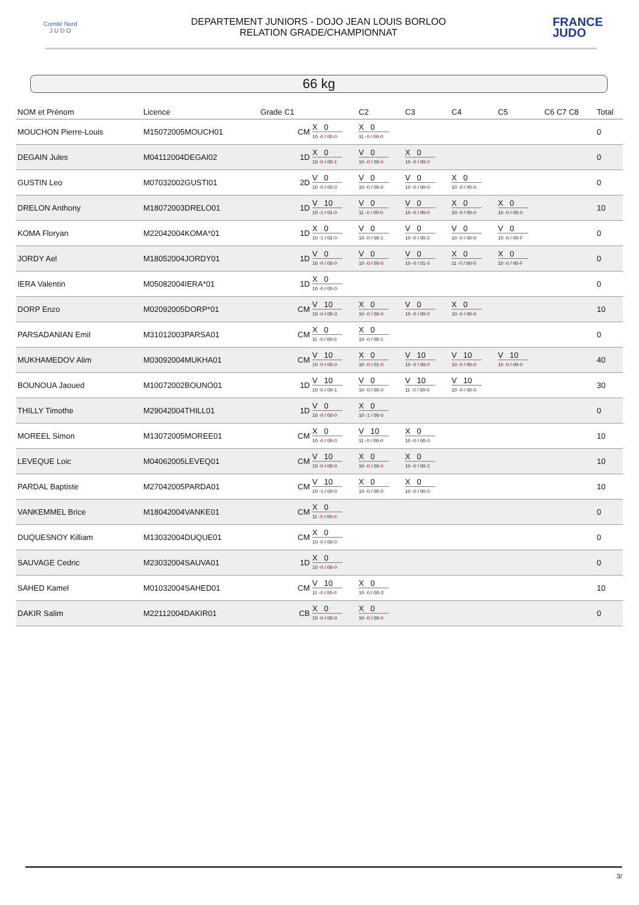Comité Nord
J U D O
DEPARTEMENT JUNIORS - DOJO JEAN LOUIS BORLOO
RELATION GRADE/CHAMPIONNAT
FRANCE
JUDO
66 kg
| NOM et Prénom | Licence | Grade C1 | | C2 | C3 | C4 | C5 | C6 C7 C8 | Total |
| --- | --- | --- | --- | --- | --- | --- | --- | --- | --- |
| MOUCHON Pierre-Louis | M15072005MOUCH01 | CM | X 0 10 -0 / 00- 0 | X 0 11 -0 / 00- 0 | | | | | 0 |
| DEGAIN Jules | M04112004DEGAI02 | 1D | X 0 10 -0 / 00- 1 | V 0 10 -0 / 00- 0 | X 0 10 -0 / 00- 0 | | | | 0 |
| GUSTIN Leo | M07032002GUSTI01 | 2D | V 0 10 -0 / 00- 0 | V 0 10 -0 / 00- 0 | V 0 10 -0 / 00- 0 | X 0 10 -0 / 00- 0 | | | 0 |
| DRELON Anthony | M18072003DRELO01 | 1D | V 10 10 -1 / 01- 0 | V 0 11 -0 / 00- 0 | V 0 10 -0 / 00- 0 | X 0 10 -0 / 00- 0 | X 0 10 -0 / 00- 0 | | 10 |
| KOMA Floryan | M22042004KOMA*01 | 1D | X 0 10 -1 / 01- 0 | V 0 10 -0 / 00- 1 | V 0 10 -0 / 00- 2 | V 0 10 -0 / 00- 0 | V 0 10 -0 / 00- F | | 0 |
| JORDY Ael | M18052004JORDY01 | 1D | V 0 10 -0 / 00- 0 | V 0 10 -0 / 00- 0 | V 0 10 -0 / 01- 0 | X 0 11 -0 / 00- 0 | X 0 10 -0 / 00- F | | 0 |
| IERA Valentin | M05082004IERA*01 | 1D | X 0 10 -0 / 00- 0 | | | | | | 0 |
| DORP Enzo | M02092005DORP*01 | CM | V 10 10 -0 / 00- 3 | X 0 10 -0 / 00- 0 | V 0 10 -0 / 00- 0 | X 0 10 -0 / 00- 0 | | | 10 |
| PARSADANIAN Emil | M31012003PARSA01 | CM | X 0 11 -0 / 00- 0 | X 0 10 -0 / 00- 1 | | | | | 0 |
| MUKHAMEDOV Alim | M03092004MUKHA01 | CM | V 10 10 -0 / 00- 0 | X 0 10 -0 / 01- 0 | V 10 10 -0 / 00- 0 | V 10 10 -0 / 00- 0 | V 10 10 -0 / 00- 0 | | 40 |
| BOUNOUA Jaoued | M10072002BOUNO01 | 1D | V 10 10 -0 / 00- 1 | V 0 10 -0 / 00- 0 | V 10 11 -0 / 00- 0 | V 10 10 -0 / 00- 0 | | | 30 |
| THILLY Timothe | M29042004THILL01 | 1D | V 0 10 -0 / 00- 0 | X 0 10 -1 / 00- 0 | | | | | 0 |
| MOREEL Simon | M13072005MOREE01 | CM | X 0 10 -0 / 00- 0 | V 10 11 -0 / 00- 0 | X 0 10 -0 / 00- 0 | | | | 10 |
| LEVEQUE Loic | M04062005LEVEQ01 | CM | V 10 10 -0 / 00- 0 | X 0 10 -0 / 00- 0 | X 0 10 -0 / 00- 2 | | | | 10 |
| PARDAL Baptiste | M27042005PARDA01 | CM | V 10 10 -1 / 00- 0 | X 0 10 -0 / 00- 0 | X 0 10 -0 / 00- 0 | | | | 10 |
| VANKEMMEL Brice | M18042004VANKE01 | CM | X 0 11 -0 / 00- 0 | | | | | | 0 |
| DUQUESNOY Killiam | M13032004DUQUE01 | CM | X 0 10 -0 / 00- 0 | | | | | | 0 |
| SAUVAGE Cedric | M23032004SAUVA01 | 1D | X 0 10 -0 / 00- 0 | | | | | | 0 |
| SAHED Kamel | M01032004SAHED01 | CM | V 10 11 -0 / 00- 0 | X 0 10 -0 / 00- 3 | | | | | 10 |
| DAKIR Salim | M22112004DAKIR01 | CB | X 0 10 -0 / 00- 0 | X 0 10 -0 / 00- 0 | | | | | 0 |
3/